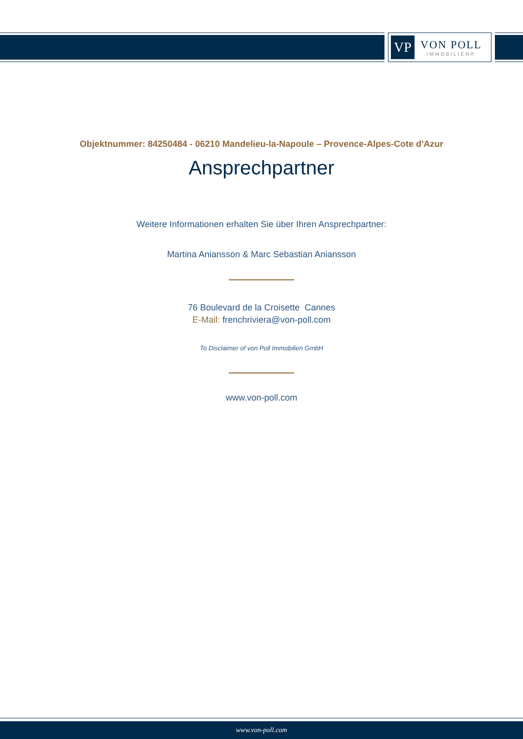VP
VON POLL
IMMOBILIEN®
Objektnummer: 84250484 - 06210 Mandelieu-la-Napoule – Provence-Alpes-Cote d'Azur
Ansprechpartner
Weitere Informationen erhalten Sie über Ihren Ansprechpartner:
Martina Aniansson & Marc Sebastian Aniansson
76 Boulevard de la Croisette Cannes
E-Mail: frenchriviera@von-poll.com
To Disclaimer of von Poll Immobilien GmbH
www.von-poll.com
www.von-poll.com